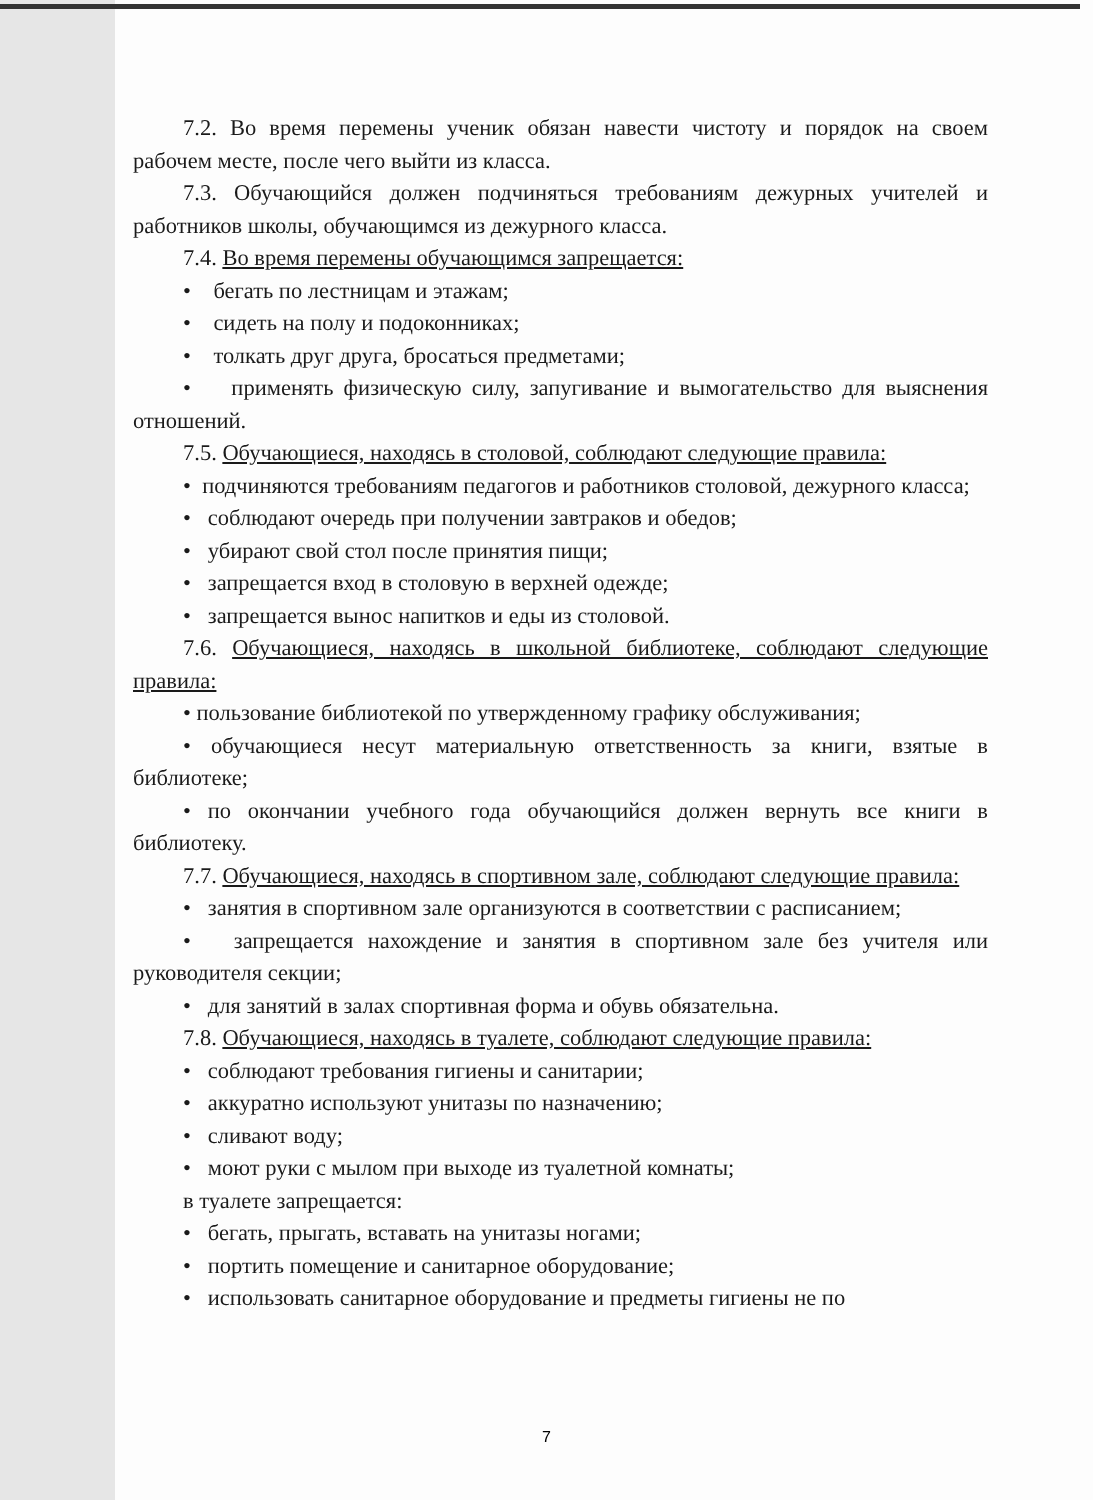7.2. Во время перемены ученик обязан навести чистоту и порядок на своем рабочем месте, после чего выйти из класса.
7.3. Обучающийся должен подчиняться требованиям дежурных учителей и работников школы, обучающимся из дежурного класса.
7.4. Во время перемены обучающимся запрещается:
• бегать по лестницам и этажам;
• сидеть на полу и подоконниках;
• толкать друг друга, бросаться предметами;
• применять физическую силу, запугивание и вымогательство для выяснения отношений.
7.5. Обучающиеся, находясь в столовой, соблюдают следующие правила:
• подчиняются требованиям педагогов и работников столовой, дежурного класса;
• соблюдают очередь при получении завтраков и обедов;
• убирают свой стол после принятия пищи;
• запрещается вход в столовую в верхней одежде;
• запрещается вынос напитков и еды из столовой.
7.6. Обучающиеся, находясь в школьной библиотеке, соблюдают следующие правила:
• пользование библиотекой по утвержденному графику обслуживания;
• обучающиеся несут материальную ответственность за книги, взятые в библиотеке;
• по окончании учебного года обучающийся должен вернуть все книги в библиотеку.
7.7. Обучающиеся, находясь в спортивном зале, соблюдают следующие правила:
• занятия в спортивном зале организуются в соответствии с расписанием;
• запрещается нахождение и занятия в спортивном зале без учителя или руководителя секции;
• для занятий в залах спортивная форма и обувь обязательна.
7.8. Обучающиеся, находясь в туалете, соблюдают следующие правила:
• соблюдают требования гигиены и санитарии;
• аккуратно используют унитазы по назначению;
• сливают воду;
• моют руки с мылом при выходе из туалетной комнаты;
в туалете запрещается:
• бегать, прыгать, вставать на унитазы ногами;
• портить помещение и санитарное оборудование;
• использовать санитарное оборудование и предметы гигиены не по
7